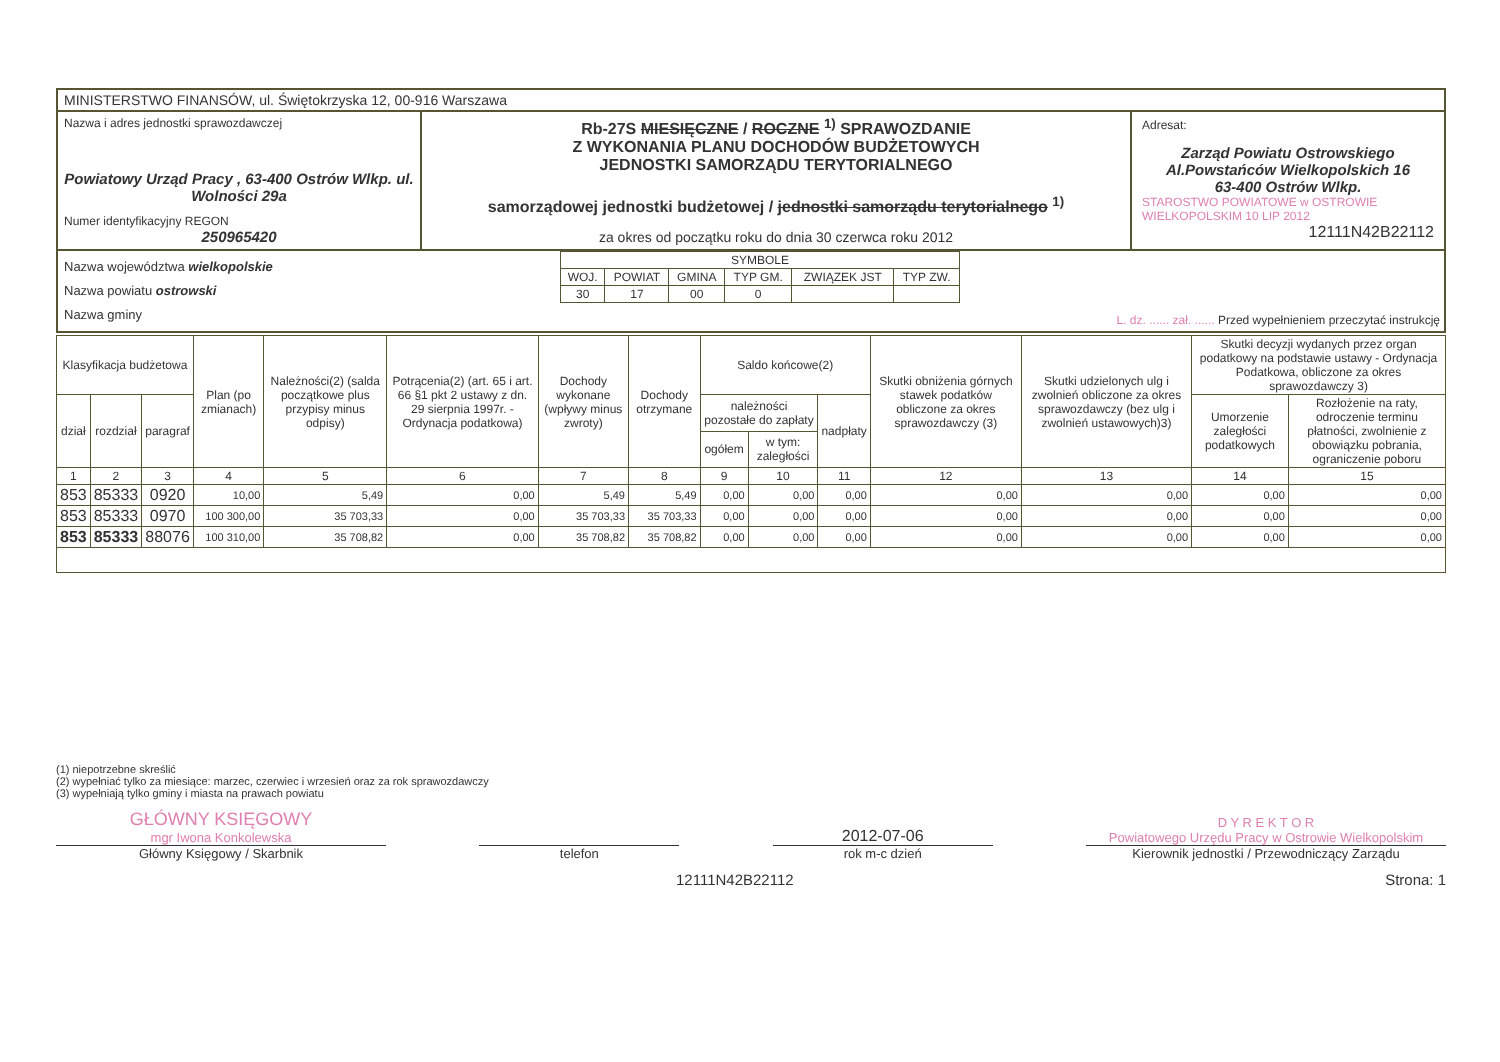MINISTERSTWO FINANSÓW, ul. Świętokrzyska 12, 00-916 Warszawa
Nazwa i adres jednostki sprawozdawczej
Powiatowy Urząd Pracy , 63-400 Ostrów Wlkp. ul. Wolności 29a
Numer identyfikacyjny REGON
250965420
Rb-27S MIESIĘCZNE / ROCZNE <sup>1)</sup> SPRAWOZDANIE
Z WYKONANIA PLANU DOCHODÓW BUDŻETOWYCH
JEDNOSTKI SAMORZĄDU TERYTORIALNEGO
samorządowej jednostki budżetowej / jednostki samorządu terytorialnego <sup>1)</sup>
za okres od początku roku do dnia 30 czerwca roku 2012
Adresat:
Zarząd Powiatu Ostrowskiego
Al.Powstańców Wielkopolskich 16
63-400 Ostrów Wlkp.
STAROSTWO POWIATOWE w OSTROWIE WIELKOPOLSKIM 10 LIP 2012
12111N42B22112
Nazwa województwa wielkopolskie
Nazwa powiatu ostrowski
Nazwa gminy
| SYMBOLE | | | | | |
| WOJ. | POWIAT | GMINA | TYP GM. | ZWIĄZEK JST | TYP ZW. |
| 30 | 17 | 00 | 0 | | |
L. dz. ...... zał. ...... Przed wypełnieniem przeczytać instrukcję
| Klasyfikacja budżetowa | | | Plan (po zmianach) | Należności(2) (salda początkowe plus przypisy minus odpisy) | Potrącenia(2) (art. 65 i art. 66 §1 pkt 2 ustawy z dn. 29 sierpnia 1997r. - Ordynacja podatkowa) | Dochody wykonane (wpływy minus zwroty) | Dochody otrzymane | Saldo końcowe(2) | | | Skutki obniżenia górnych stawek podatków obliczone za okres sprawozdawczy (3) | Skutki udzielonych ulg i zwolnień obliczone za okres sprawozdawczy (bez ulg i zwolnień ustawowych)3) | Skutki decyzji wydanych przez organ podatkowy na podstawie ustawy - Ordynacja Podatkowa, obliczone za okres sprawozdawczy 3) | |
| --- | --- | --- | --- | --- | --- | --- | --- | --- | --- | --- | --- | --- | --- | --- |
| dział | rozdział | paragraf | | | | | | należności pozostałe do zapłaty | | nadpłaty | | | Umorzenie zaległości podatkowych | Rozłożenie na raty, odroczenie terminu płatności, zwolnienie z obowiązku pobrania, ograniczenie poboru |
| | | | | | | | | ogółem | w tym: zaległości | | | | | |
| 1 | 2 | 3 | 4 | 5 | 6 | 7 | 8 | 9 | 10 | 11 | 12 | 13 | 14 | 15 |
| 853 | 85333 | 0920 | 10,00 | 5,49 | 0,00 | 5,49 | 5,49 | 0,00 | 0,00 | 0,00 | 0,00 | 0,00 | 0,00 | 0,00 |
| 853 | 85333 | 0970 | 100 300,00 | 35 703,33 | 0,00 | 35 703,33 | 35 703,33 | 0,00 | 0,00 | 0,00 | 0,00 | 0,00 | 0,00 | 0,00 |
| 853 | 85333 | 88076 | 100 310,00 | 35 708,82 | 0,00 | 35 708,82 | 35 708,82 | 0,00 | 0,00 | 0,00 | 0,00 | 0,00 | 0,00 | 0,00 |
(1) niepotrzebne skreślić
(2) wypełniać tylko za miesiące: marzec, czerwiec i wrzesień oraz za rok sprawozdawczy
(3) wypełniają tylko gminy i miasta na prawach powiatu
GŁÓWNY KSIĘGOWY
mgr Iwona Konkolewska
2012-07-06
D Y R E K T O R
Powiatowego Urzędu Pracy w Ostrowie Wielkopolskim
Główny Księgowy / Skarbnik telefon rok m-c dzień Kierownik jednostki / Przewodniczący Zarządu
12111N42B22112 Strona: 1